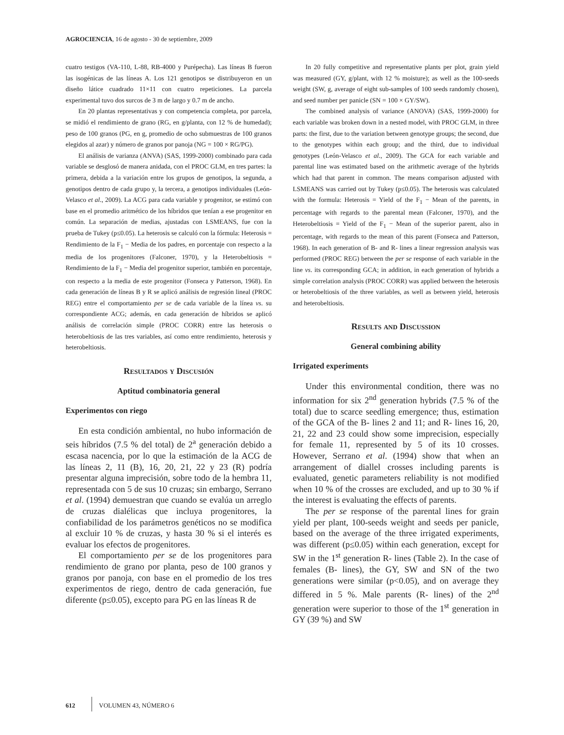AGROCIENCIA, 16 de agosto - 30 de septiembre, 2009
cuatro testigos (VA-110, L-88, RB-4000 y Purépecha). Las líneas B fueron las isogénicas de las líneas A. Los 121 genotipos se distribuyeron en un diseño látice cuadrado 11×11 con cuatro repeticiones. La parcela experimental tuvo dos surcos de 3 m de largo y 0.7 m de ancho.
En 20 plantas representativas y con competencia completa, por parcela, se midió el rendimiento de grano (RG, en g/planta, con 12 % de humedad); peso de 100 granos (PG, en g, promedio de ocho submuestras de 100 granos elegidos al azar) y número de granos por panoja (NG = 100 × RG/PG).
El análisis de varianza (ANVA) (SAS, 1999-2000) combinado para cada variable se desglosó de manera anidada, con el PROC GLM, en tres partes: la primera, debida a la variación entre los grupos de genotipos, la segunda, a genotipos dentro de cada grupo y, la tercera, a genotipos individuales (León-Velasco et al., 2009). La ACG para cada variable y progenitor, se estimó con base en el promedio aritmético de los híbridos que tenían a ese progenitor en común. La separación de medias, ajustadas con LSMEANS, fue con la prueba de Tukey (p≤0.05). La heterosis se calculó con la fórmula: Heterosis = Rendimiento de la F<sub>1</sub> − Media de los padres, en porcentaje con respecto a la media de los progenitores (Falconer, 1970), y la Heterobeltiosis = Rendimiento de la F<sub>1</sub> − Media del progenitor superior, también en porcentaje, con respecto a la media de este progenitor (Fonseca y Patterson, 1968). En cada generación de líneas B y R se aplicó análisis de regresión lineal (PROC REG) entre el comportamiento per se de cada variable de la línea vs. su correspondiente ACG; además, en cada generación de híbridos se aplicó análisis de correlación simple (PROC CORR) entre las heterosis o heterobeltiosis de las tres variables, así como entre rendimiento, heterosis y heterobeltiosis.
Resultados y Discusión
Aptitud combinatoria general
Experimentos con riego
En esta condición ambiental, no hubo información de seis híbridos (7.5 % del total) de 2<sup>a</sup> generación debido a escasa nacencia, por lo que la estimación de la ACG de las líneas 2, 11 (B), 16, 20, 21, 22 y 23 (R) podría presentar alguna imprecisión, sobre todo de la hembra 11, representada con 5 de sus 10 cruzas; sin embargo, Serrano et al. (1994) demuestran que cuando se evalúa un arreglo de cruzas dialélicas que incluya progenitores, la confiabilidad de los parámetros genéticos no se modifica al excluir 10 % de cruzas, y hasta 30 % si el interés es evaluar los efectos de progenitores.
El comportamiento per se de los progenitores para rendimiento de grano por planta, peso de 100 granos y granos por panoja, con base en el promedio de los tres experimentos de riego, dentro de cada generación, fue diferente (p≤0.05), excepto para PG en las líneas R de
In 20 fully competitive and representative plants per plot, grain yield was measured (GY, g/plant, with 12 % moisture); as well as the 100-seeds weight (SW, g, average of eight sub-samples of 100 seeds randomly chosen), and seed number per panicle (SN = 100 × GY/SW).
The combined analysis of variance (ANOVA) (SAS, 1999-2000) for each variable was broken down in a nested model, with PROC GLM, in three parts: the first, due to the variation between genotype groups; the second, due to the genotypes within each group; and the third, due to individual genotypes (León-Velasco et al., 2009). The GCA for each variable and parental line was estimated based on the arithmetic average of the hybrids which had that parent in common. The means comparison adjusted with LSMEANS was carried out by Tukey (p≤0.05). The heterosis was calculated with the formula: Heterosis = Yield of the F<sub>1</sub> − Mean of the parents, in percentage with regards to the parental mean (Falconer, 1970), and the Heterobeltiosis = Yield of the F<sub>1</sub> − Mean of the superior parent, also in percentage, with regards to the mean of this parent (Fonseca and Patterson, 1968). In each generation of B- and R- lines a linear regression analysis was performed (PROC REG) between the per se response of each variable in the line vs. its corresponding GCA; in addition, in each generation of hybrids a simple correlation analysis (PROC CORR) was applied between the heterosis or heterobeltiosis of the three variables, as well as between yield, heterosis and heterobeltiosis.
Results and Discussion
General combining ability
Irrigated experiments
Under this environmental condition, there was no information for six 2<sup>nd</sup> generation hybrids (7.5 % of the total) due to scarce seedling emergence; thus, estimation of the GCA of the B- lines 2 and 11; and R- lines 16, 20, 21, 22 and 23 could show some imprecision, especially for female 11, represented by 5 of its 10 crosses. However, Serrano et al. (1994) show that when an arrangement of diallel crosses including parents is evaluated, genetic parameters reliability is not modified when 10 % of the crosses are excluded, and up to 30 % if the interest is evaluating the effects of parents.
The per se response of the parental lines for grain yield per plant, 100-seeds weight and seeds per panicle, based on the average of the three irrigated experiments, was different (p≤0.05) within each generation, except for SW in the 1<sup>st</sup> generation R- lines (Table 2). In the case of females (B- lines), the GY, SW and SN of the two generations were similar (p<0.05), and on average they differed in 5 %. Male parents (R- lines) of the 2<sup>nd</sup> generation were superior to those of the 1<sup>st</sup> generation in GY (39 %) and SW
612 VOLUMEN 43, NÚMERO 6